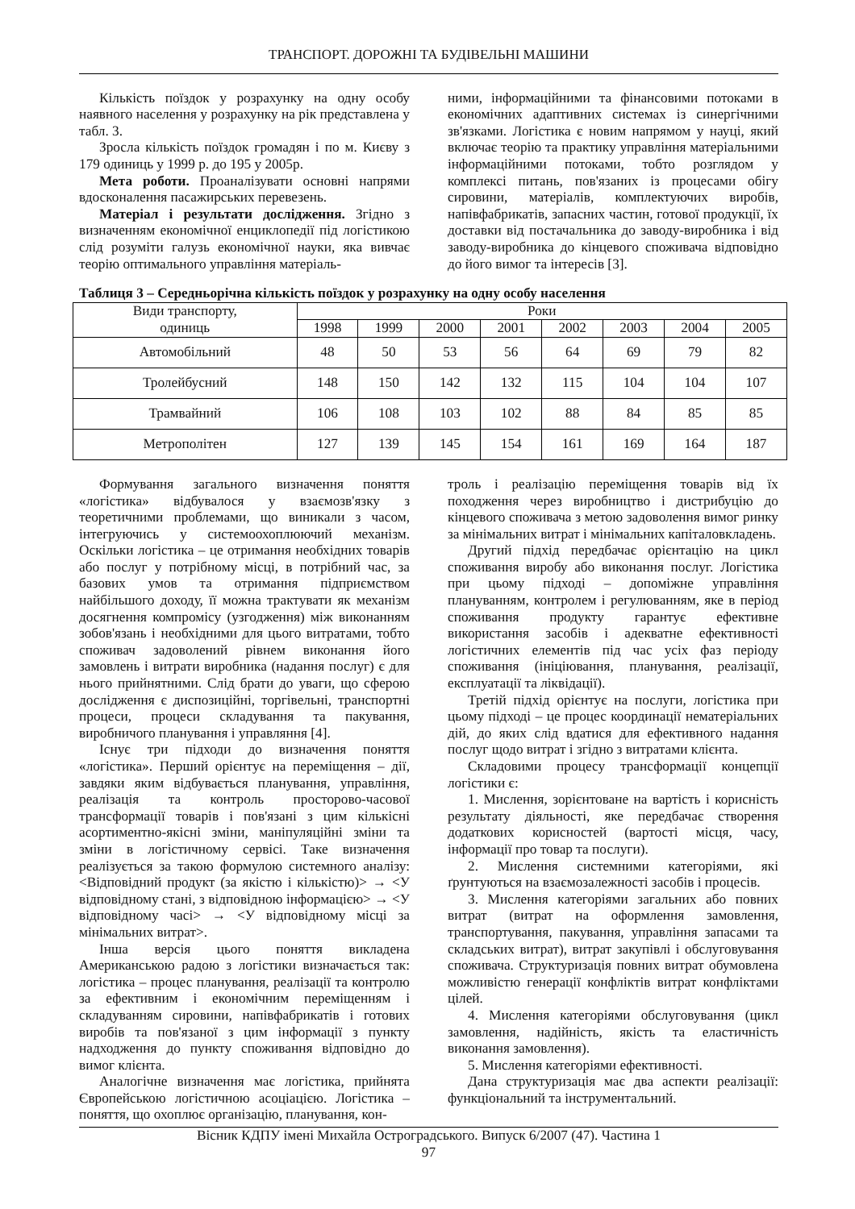ТРАНСПОРТ. ДОРОЖНІ ТА БУДІВЕЛЬНІ МАШИНИ
Кількість поїздок у розрахунку на одну особу наявного населення у розрахунку на рік представлена у табл. 3.
Зросла кількість поїздок громадян і по м. Києву з 179 одиниць у 1999 р. до 195 у 2005р.
Мета роботи. Проаналізувати основні напрями вдосконалення пасажирських перевезень.
Матеріал і результати дослідження. Згідно з визначенням економічної енциклопедії під логістикою слід розуміти галузь економічної науки, яка вивчає теорію оптимального управління матеріаль-
ними, інформаційними та фінансовими потоками в економічних адаптивних системах із синергічними зв'язками. Логістика є новим напрямом у науці, який включає теорію та практику управління матеріальними інформаційними потоками, тобто розглядом у комплексі питань, пов'язаних із процесами обігу сировини, матеріалів, комплектуючих виробів, напівфабрикатів, запасних частин, готової продукції, їх доставки від постачальника до заводу-виробника і від заводу-виробника до кінцевого споживача відповідно до його вимог та інтересів [3].
Таблиця 3 – Середньорічна кількість поїздок у розрахунку на одну особу населення
| Види транспорту, одиниць | Роки | | | | | | | |
| --- | --- | --- | --- | --- | --- | --- | --- | --- |
| | 1998 | 1999 | 2000 | 2001 | 2002 | 2003 | 2004 | 2005 |
| Автомобільний | 48 | 50 | 53 | 56 | 64 | 69 | 79 | 82 |
| Тролейбусний | 148 | 150 | 142 | 132 | 115 | 104 | 104 | 107 |
| Трамвайний | 106 | 108 | 103 | 102 | 88 | 84 | 85 | 85 |
| Метрополітен | 127 | 139 | 145 | 154 | 161 | 169 | 164 | 187 |
Формування загального визначення поняття «логістика» відбувалося у взаємозв'язку з теоретичними проблемами, що виникали з часом, інтегруючись у системоохоплюючий механізм. Оскільки логістика – це отримання необхідних товарів або послуг у потрібному місці, в потрібний час, за базових умов та отримання підприємством найбільшого доходу, її можна трактувати як механізм досягнення компромісу (узгодження) між виконанням зобов'язань і необхідними для цього витратами, тобто споживач задоволений рівнем виконання його замовлень і витрати виробника (надання послуг) є для нього прийнятними. Слід брати до уваги, що сферою дослідження є диспозиційні, торгівельні, транспортні процеси, процеси складування та пакування, виробничого планування і управляння [4].
Існує три підходи до визначення поняття «логістика». Перший орієнтує на переміщення – дії, завдяки яким відбувається планування, управління, реалізація та контроль просторово-часової трансформації товарів і пов'язані з цим кількісні асортиментно-якісні зміни, маніпуляційні зміни та зміни в логістичному сервісі. Таке визначення реалізується за такою формулою системного аналізу: <Відповідний продукт (за якістю і кількістю)> → <У відповідному стані, з відповідною інформацією> → <У відповідному часі> → <У відповідному місці за мінімальних витрат>.
Інша версія цього поняття викладена Американською радою з логістики визначається так: логістика – процес планування, реалізації та контролю за ефективним і економічним переміщенням і складуванням сировини, напівфабрикатів і готових виробів та пов'язаної з цим інформації з пункту надходження до пункту споживання відповідно до вимог клієнта.
Аналогічне визначення має логістика, прийнята Європейською логістичною асоціацією. Логістика – поняття, що охоплює організацію, планування, кон-
троль і реалізацію переміщення товарів від їх походження через виробництво і дистрибуцію до кінцевого споживача з метою задоволення вимог ринку за мінімальних витрат і мінімальних капіталовкладень.
Другий підхід передбачає орієнтацію на цикл споживання виробу або виконання послуг. Логістика при цьому підході – допоміжне управління плануванням, контролем і регулюванням, яке в період споживання продукту гарантує ефективне використання засобів і адекватне ефективності логістичних елементів під час усіх фаз періоду споживання (ініціювання, планування, реалізації, експлуатації та ліквідації).
Третій підхід орієнтує на послуги, логістика при цьому підході – це процес координації нематеріальних дій, до яких слід вдатися для ефективного надання послуг щодо витрат і згідно з витратами клієнта.
Складовими процесу трансформації концепції логістики є:
1. Мислення, зорієнтоване на вартість і корисність результату діяльності, яке передбачає створення додаткових корисностей (вартості місця, часу, інформації про товар та послуги).
2. Мислення системними категоріями, які ґрунтуються на взаємозалежності засобів і процесів.
3. Мислення категоріями загальних або повних витрат (витрат на оформлення замовлення, транспортування, пакування, управління запасами та складських витрат), витрат закупівлі і обслуговування споживача. Структуризація повних витрат обумовлена можливістю генерації конфліктів витрат конфліктами цілей.
4. Мислення категоріями обслуговування (цикл замовлення, надійність, якість та еластичність виконання замовлення).
5. Мислення категоріями ефективності.
Дана структуризація має два аспекти реалізації: функціональний та інструментальний.
Вісник КДПУ імені Михайла Остроградського. Випуск 6/2007 (47). Частина 1
97